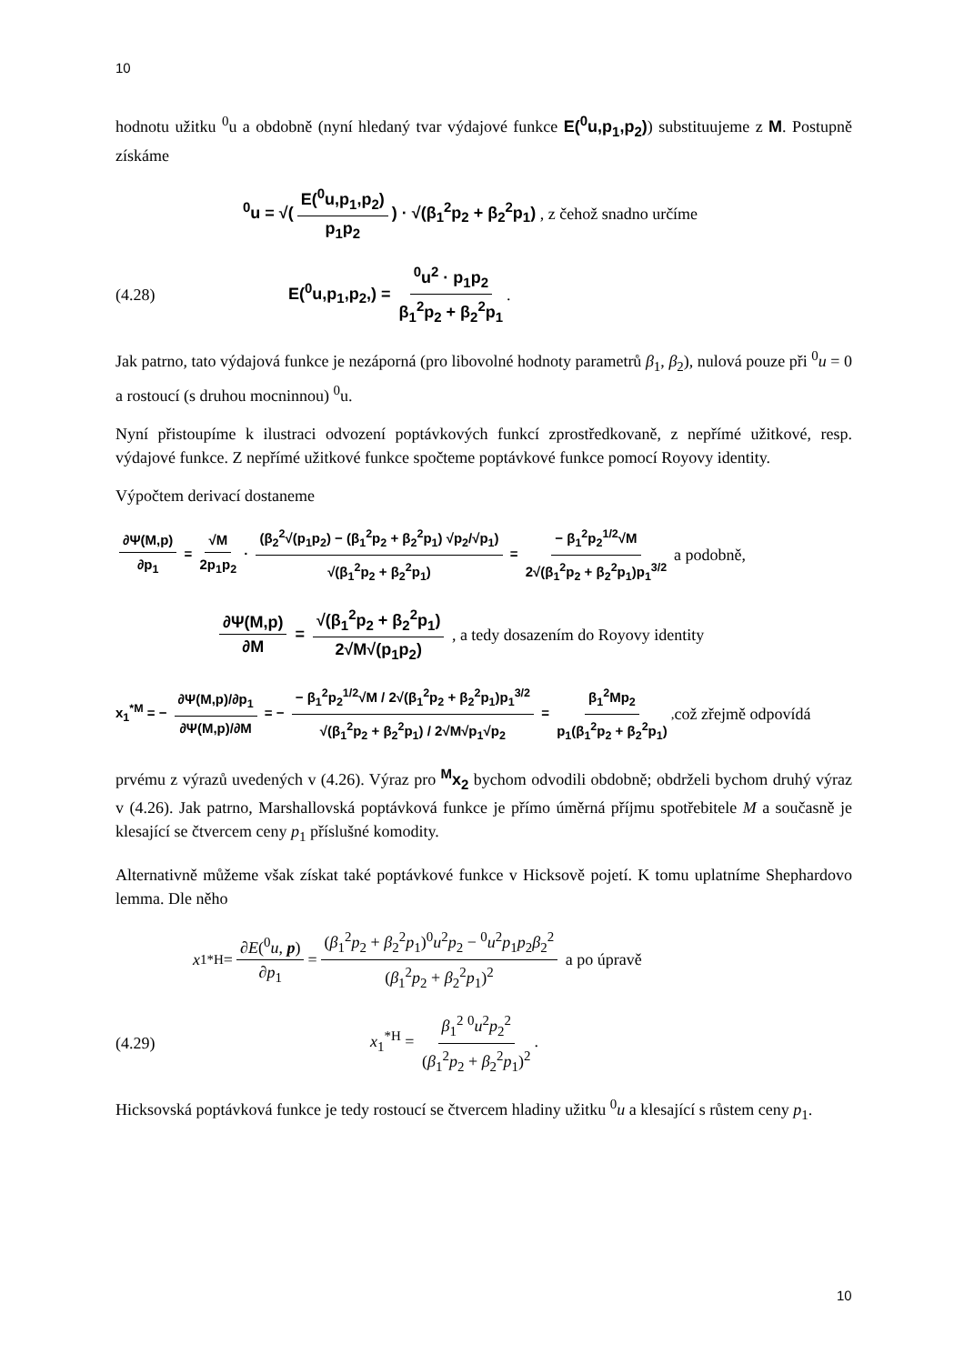10
hodnotu užitku <sup>0</sup>u a obdobně (nyní hledaný tvar výdajové funkce E(<sup>0</sup>u,p<sub>1</sub>,p<sub>2</sub>)) substituujeme z M. Postupně získáme
<sup>0</sup> u = √(E(<sup>0</sup>u,p<sub>1</sub>,p<sub>2</sub>) p<sub>1</sub>p<sub>2</sub>) · √(β<sub>1</sub><sup>2</sup>p<sub>2</sub> + β<sub>2</sub><sup>2</sup>p<sub>1</sub>) , z čehož snadno určíme
(4.28) E(<sup>0</sup>u,p<sub>1</sub>,p<sub>2</sub>,) = <sup>0</sup>u<sup>2</sup> · p<sub>1</sub>p<sub>2</sub> β<sub>1</sub><sup>2</sup>p<sub>2</sub> + β<sub>2</sub><sup>2</sup>p<sub>1</sub>.
Jak patrno, tato výdajová funkce je nezáporná (pro libovolné hodnoty parametrů β<sub>1</sub>, β<sub>2</sub>), nulová pouze při <sup>0</sup>u = 0 a rostoucí (s druhou mocninnou) <sup>0</sup>u.
Nyní přistoupíme k ilustraci odvození poptávkových funkcí zprostředkovaně, z nepřímé užitkové, resp. výdajové funkce. Z nepřímé užitkové funkce spočteme poptávkové funkce pomocí Royovy identity.
Výpočtem derivací dostaneme
∂Ψ(M,p) ∂p<sub>1</sub> = √M 2p<sub>1</sub>p<sub>2</sub> · (β<sub>2</sub><sup>2</sup>√(p<sub>1</sub>p<sub>2</sub>) − (β<sub>1</sub><sup>2</sup>p<sub>2</sub> + β<sub>2</sub><sup>2</sup>p<sub>1</sub>) √p<sub>2</sub>/√p<sub>1</sub>) √(β<sub>1</sub><sup>2</sup>p<sub>2</sub> + β<sub>2</sub><sup>2</sup>p<sub>1</sub>) = − β<sub>1</sub><sup>2</sup>p<sub>2</sub><sup>1/2</sup>√M 2√(β<sub>1</sub><sup>2</sup>p<sub>2</sub> + β<sub>2</sub><sup>2</sup>p<sub>1</sub>)p<sub>1</sub><sup>3/2</sup> a podobně,
∂Ψ(M,p) ∂M = √(β<sub>1</sub><sup>2</sup>p<sub>2</sub> + β<sub>2</sub><sup>2</sup>p<sub>1</sub>) 2√M√(p<sub>1</sub>p<sub>2</sub>) , a tedy dosazením do Royovy identity
x<sub>1</sub><sup>*M</sup> = − ∂Ψ(M,p)/∂p<sub>1</sub> ∂Ψ(M,p)/∂M = − − β<sub>1</sub><sup>2</sup>p<sub>2</sub><sup>1/2</sup>√M / 2√(β<sub>1</sub><sup>2</sup>p<sub>2</sub> + β<sub>2</sub><sup>2</sup>p<sub>1</sub>)p<sub>1</sub><sup>3/2</sup> √(β<sub>1</sub><sup>2</sup>p<sub>2</sub> + β<sub>2</sub><sup>2</sup>p<sub>1</sub>) / 2√M√p<sub>1</sub>√p<sub>2</sub> = β<sub>1</sub><sup>2</sup>Mp<sub>2</sub> p<sub>1</sub>(β<sub>1</sub><sup>2</sup>p<sub>2</sub> + β<sub>2</sub><sup>2</sup>p<sub>1</sub>), což zřejmě odpovídá
prvému z výrazů uvedených v (4.26). Výraz pro <sup>M</sup>x<sub>2</sub> bychom odvodili obdobně; obdrželi bychom druhý výraz v (4.26). Jak patrno, Marshallovská poptávková funkce je přímo úměrná příjmu spotřebitele M a současně je klesající se čtvercem ceny p<sub>1</sub> příslušné komodity.
Alternativně můžeme však získat také poptávkové funkce v Hicksově pojetí. K tomu uplatníme Shephardovo lemma. Dle něho
x<sub>1</sub><sup>*H</sup> = ∂E(<sup>0</sup>u, p) ∂p<sub>1</sub> = (β<sub>1</sub><sup>2</sup>p<sub>2</sub> + β<sub>2</sub><sup>2</sup>p<sub>1</sub>)<sup>0</sup>u<sup>2</sup>p<sub>2</sub> − <sup>0</sup>u<sup>2</sup>p<sub>1</sub>p<sub>2</sub>β<sub>2</sub><sup>2</sup> (β<sub>1</sub><sup>2</sup>p<sub>2</sub> + β<sub>2</sub><sup>2</sup>p<sub>1</sub>)<sup>2</sup> a po úpravě
(4.29) x<sub>1</sub><sup>*H</sup> = β<sub>1</sub><sup>2</sup> <sup>0</sup>u<sup>2</sup>p<sub>2</sub><sup>2</sup> (β<sub>1</sub><sup>2</sup>p<sub>2</sub> + β<sub>2</sub><sup>2</sup>p<sub>1</sub>)<sup>2</sup>.
Hicksovská poptávková funkce je tedy rostoucí se čtvercem hladiny užitku <sup>0</sup>u a klesající s růstem ceny p<sub>1</sub>.
10